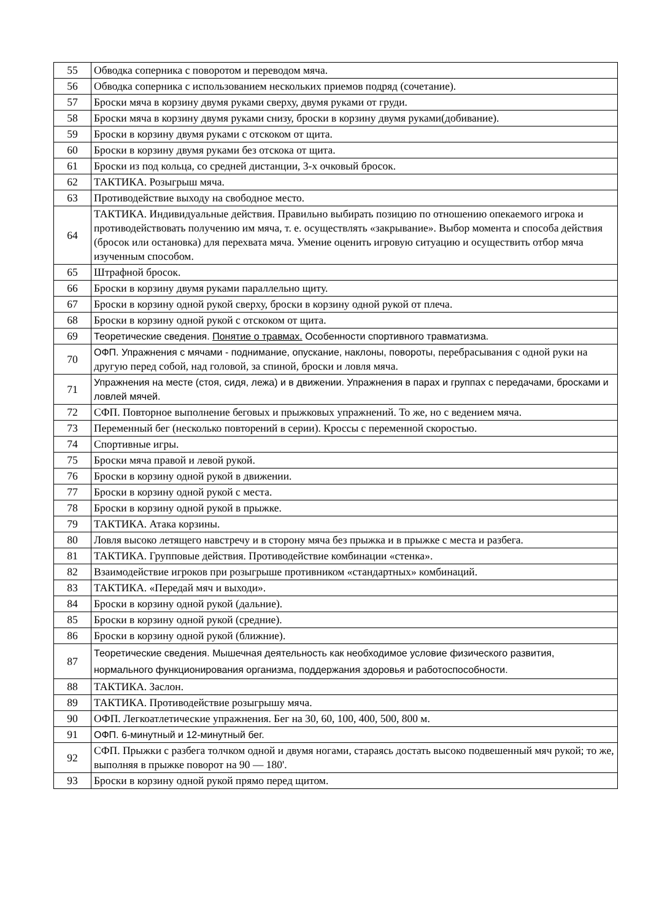| 55 | Обводка соперника с поворотом и переводом мяча. |
| 56 | Обводка соперника с использованием нескольких приемов подряд (сочетание). |
| 57 | Броски мяча в корзину двумя руками сверху, двумя руками от груди. |
| 58 | Броски мяча в корзину двумя руками снизу, броски в корзину двумя руками(добивание). |
| 59 | Броски в корзину двумя руками с отскоком от щита. |
| 60 | Броски в корзину двумя руками без отскока от щита. |
| 61 | Броски из под кольца, со средней дистанции, 3-х очковый бросок. |
| 62 | ТАКТИКА. Розыгрыш мяча. |
| 63 | Противодействие выходу на свободное место. |
| 64 | ТАКТИКА. Индивидуальные действия. Правильно выбирать позицию по отношению опекаемого игрока и противодействовать получению им мяча, т. е. осуществлять «закрывание». Выбор момента и способа действия (бросок или остановка) для перехвата мяча. Умение оценить игровую ситуацию и осуществить отбор мяча изученным способом. |
| 65 | Штрафной бросок. |
| 66 | Броски в корзину двумя руками параллельно щиту. |
| 67 | Броски в корзину одной рукой сверху, броски в корзину одной рукой от плеча. |
| 68 | Броски в корзину одной рукой с отскоком от щита. |
| 69 | Теоретические сведения. Понятие о травмах. Особенности спортивного травматизма. |
| 70 | ОФП. Упражнения с мячами - поднимание, опускание, наклоны, повороты, перебрасывания с одной руки на другую перед собой, над головой, за спиной, броски и ловля мяча. |
| 71 | Упражнения на месте (стоя, сидя, лежа) и в движении. Упражнения в парах и группах с передачами, бросками и ловлей мячей. |
| 72 | СФП. Повторное выполнение беговых и прыжковых упражнений. То же, но с ведением мяча. |
| 73 | Переменный бег (несколько повторений в серии). Кроссы с переменной скоростью. |
| 74 | Спортивные игры. |
| 75 | Броски мяча правой и левой рукой. |
| 76 | Броски в корзину одной рукой в движении. |
| 77 | Броски в корзину одной рукой с места. |
| 78 | Броски в корзину одной рукой в прыжке. |
| 79 | ТАКТИКА. Атака корзины. |
| 80 | Ловля высоко летящего навстречу и в сторону мяча без прыжка и в прыжке с места и разбега. |
| 81 | ТАКТИКА. Групповые действия. Противодействие комбинации «стенка». |
| 82 | Взаимодействие игроков при розыгрыше противником «стандартных» комбинаций. |
| 83 | ТАКТИКА. «Передай мяч и выходи». |
| 84 | Броски в корзину одной рукой (дальние). |
| 85 | Броски в корзину одной рукой (средние). |
| 86 | Броски в корзину одной рукой (ближние). |
| 87 | Теоретические сведения. Мышечная деятельность как необходимое условие физического развития, нормального функционирования организма, поддержания здоровья и работоспособности. |
| 88 | ТАКТИКА. Заслон. |
| 89 | ТАКТИКА. Противодействие розыгрышу мяча. |
| 90 | ОФП. Легкоатлетические упражнения. Бег на 30, 60, 100, 400, 500, 800 м. |
| 91 | ОФП. 6-минутный и 12-минутный бег. |
| 92 | СФП. Прыжки с разбега толчком одной и двумя ногами, стараясь достать высоко подвешенный мяч рукой; то же, выполняя в прыжке поворот на 90 — 180'. |
| 93 | Броски в корзину одной рукой прямо перед щитом. |